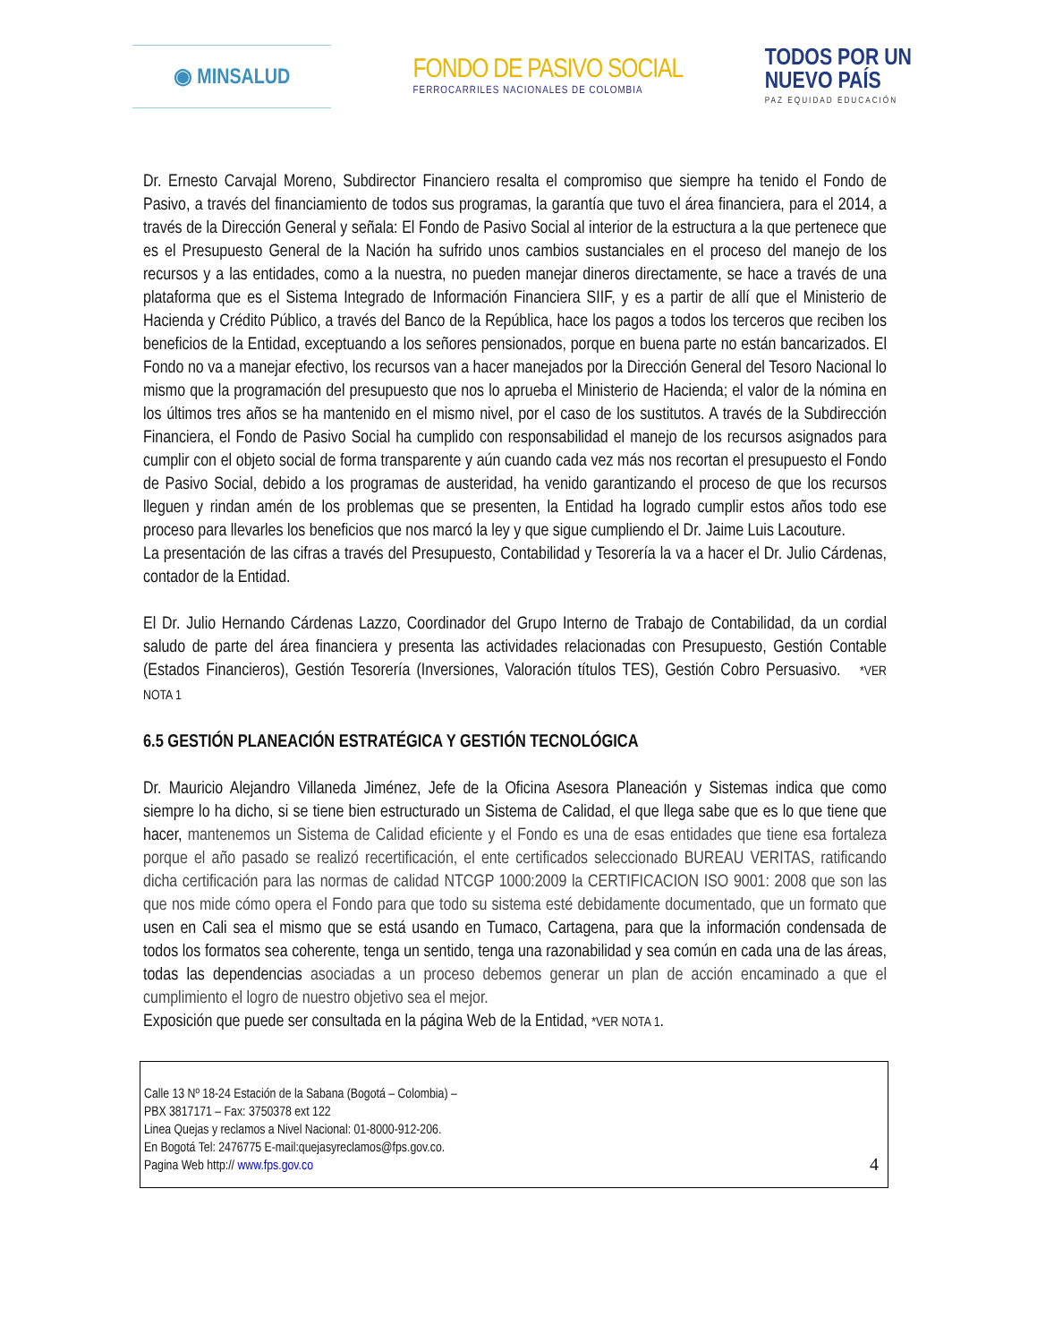◉ MINSALUD
FONDO DE PASIVO SOCIAL
FERROCARRILES NACIONALES DE COLOMBIA
TODOS POR UN
NUEVO PAÍS
PAZ EQUIDAD EDUCACIÓN
Dr. Ernesto Carvajal Moreno, Subdirector Financiero resalta el compromiso que siempre ha tenido el Fondo de Pasivo, a través del financiamiento de todos sus programas, la garantía que tuvo el área financiera, para el 2014, a través de la Dirección General y señala: El Fondo de Pasivo Social al interior de la estructura a la que pertenece que es el Presupuesto General de la Nación ha sufrido unos cambios sustanciales en el proceso del manejo de los recursos y a las entidades, como a la nuestra, no pueden manejar dineros directamente, se hace a través de una plataforma que es el Sistema Integrado de Información Financiera SIIF, y es a partir de allí que el Ministerio de Hacienda y Crédito Público, a través del Banco de la República, hace los pagos a todos los terceros que reciben los beneficios de la Entidad, exceptuando a los señores pensionados, porque en buena parte no están bancarizados. El Fondo no va a manejar efectivo, los recursos van a hacer manejados por la Dirección General del Tesoro Nacional lo mismo que la programación del presupuesto que nos lo aprueba el Ministerio de Hacienda; el valor de la nómina en los últimos tres años se ha mantenido en el mismo nivel, por el caso de los sustitutos. A través de la Subdirección Financiera, el Fondo de Pasivo Social ha cumplido con responsabilidad el manejo de los recursos asignados para cumplir con el objeto social de forma transparente y aún cuando cada vez más nos recortan el presupuesto el Fondo de Pasivo Social, debido a los programas de austeridad, ha venido garantizando el proceso de que los recursos lleguen y rindan amén de los problemas que se presenten, la Entidad ha logrado cumplir estos años todo ese proceso para llevarles los beneficios que nos marcó la ley y que sigue cumpliendo el Dr. Jaime Luis Lacouture.
La presentación de las cifras a través del Presupuesto, Contabilidad y Tesorería la va a hacer el Dr. Julio Cárdenas, contador de la Entidad.
El Dr. Julio Hernando Cárdenas Lazzo, Coordinador del Grupo Interno de Trabajo de Contabilidad, da un cordial saludo de parte del área financiera y presenta las actividades relacionadas con Presupuesto, Gestión Contable (Estados Financieros), Gestión Tesorería (Inversiones, Valoración títulos TES), Gestión Cobro Persuasivo. *VER NOTA 1
6.5 GESTIÓN PLANEACIÓN ESTRATÉGICA Y GESTIÓN TECNOLÓGICA
Dr. Mauricio Alejandro Villaneda Jiménez, Jefe de la Oficina Asesora Planeación y Sistemas indica que como siempre lo ha dicho, si se tiene bien estructurado un Sistema de Calidad, el que llega sabe que es lo que tiene que hacer, mantenemos un Sistema de Calidad eficiente y el Fondo es una de esas entidades que tiene esa fortaleza porque el año pasado se realizó recertificación, el ente certificados seleccionado BUREAU VERITAS, ratificando dicha certificación para las normas de calidad NTCGP 1000:2009 la CERTIFICACION ISO 9001: 2008 que son las que nos mide cómo opera el Fondo para que todo su sistema esté debidamente documentado, que un formato que usen en Cali sea el mismo que se está usando en Tumaco, Cartagena, para que la información condensada de todos los formatos sea coherente, tenga un sentido, tenga una razonabilidad y sea común en cada una de las áreas, todas las dependencias asociadas a un proceso debemos generar un plan de acción encaminado a que el cumplimiento el logro de nuestro objetivo sea el mejor.
Exposición que puede ser consultada en la página Web de la Entidad, *VER NOTA 1.
Calle 13 Nº 18-24 Estación de la Sabana (Bogotá – Colombia) –
PBX 3817171 – Fax: 3750378 ext 122
Linea Quejas y reclamos a Nivel Nacional: 01-8000-912-206.
En Bogotá Tel: 2476775 E-mail:quejasyreclamos@fps.gov.co.
Pagina Web http:// www.fps.gov.co
4